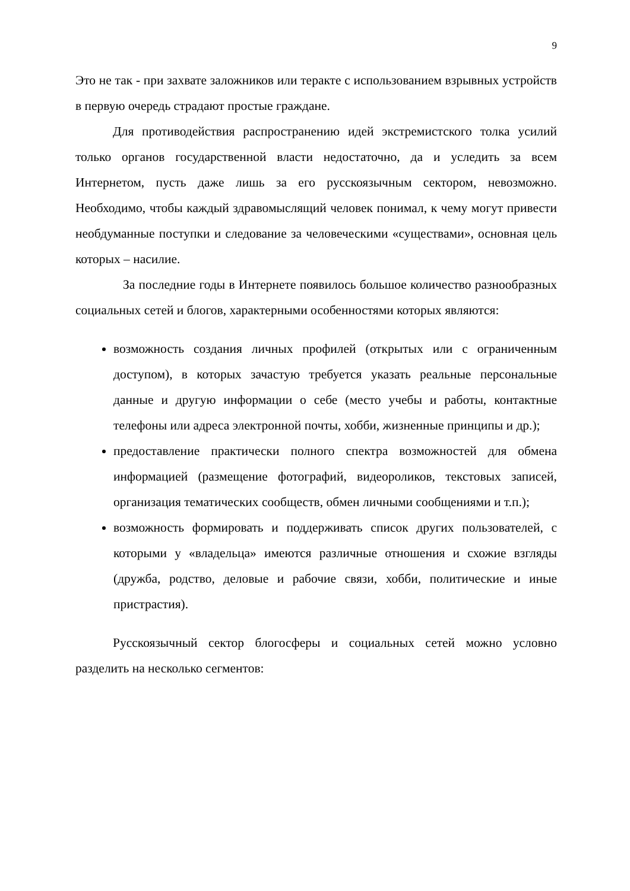9
Это не так - при захвате заложников или теракте с использованием взрывных устройств в первую очередь страдают простые граждане.
Для противодействия распространению идей экстремистского толка усилий только органов государственной власти недостаточно, да и уследить за всем Интернетом, пусть даже лишь за его русскоязычным сектором, невозможно. Необходимо, чтобы каждый здравомыслящий человек понимал, к чему могут привести необдуманные поступки и следование за человеческими «существами», основная цель которых – насилие.
За последние годы в Интернете появилось большое количество разнообразных социальных сетей и блогов, характерными особенностями которых являются:
возможность создания личных профилей (открытых или с ограниченным доступом), в которых зачастую требуется указать реальные персональные данные и другую информации о себе (место учебы и работы, контактные телефоны или адреса электронной почты, хобби, жизненные принципы и др.);
предоставление практически полного спектра возможностей для обмена информацией (размещение фотографий, видеороликов, текстовых записей, организация тематических сообществ, обмен личными сообщениями и т.п.);
возможность формировать и поддерживать список других пользователей, с которыми у «владельца» имеются различные отношения и схожие взгляды (дружба, родство, деловые и рабочие связи, хобби, политические и иные пристрастия).
Русскоязычный сектор блогосферы и социальных сетей можно условно разделить на несколько сегментов: